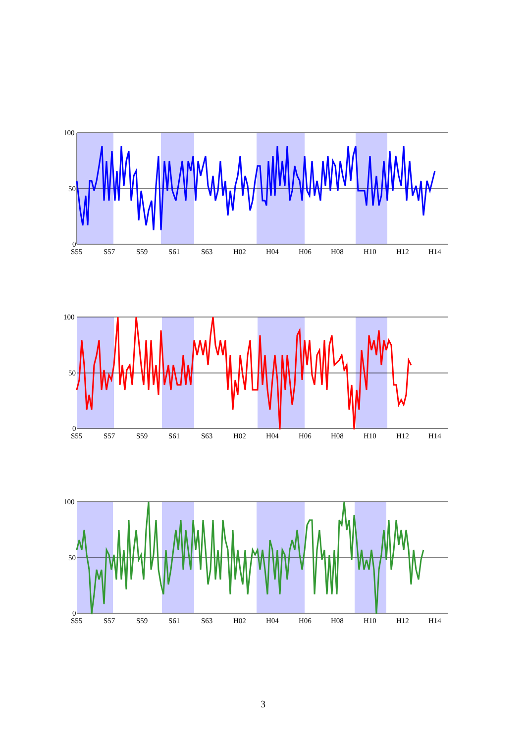100
50
0
S55
S57
S59
S61
S63
H02
H04
H06
H08
H10
H12
H14
100
50
0
S55
S57
S59
S61
S63
H02
H04
H06
H08
H10
H12
H14
100
50
0
S55
S57
S59
S61
S63
H02
H04
H06
H08
H10
H12
H14
3